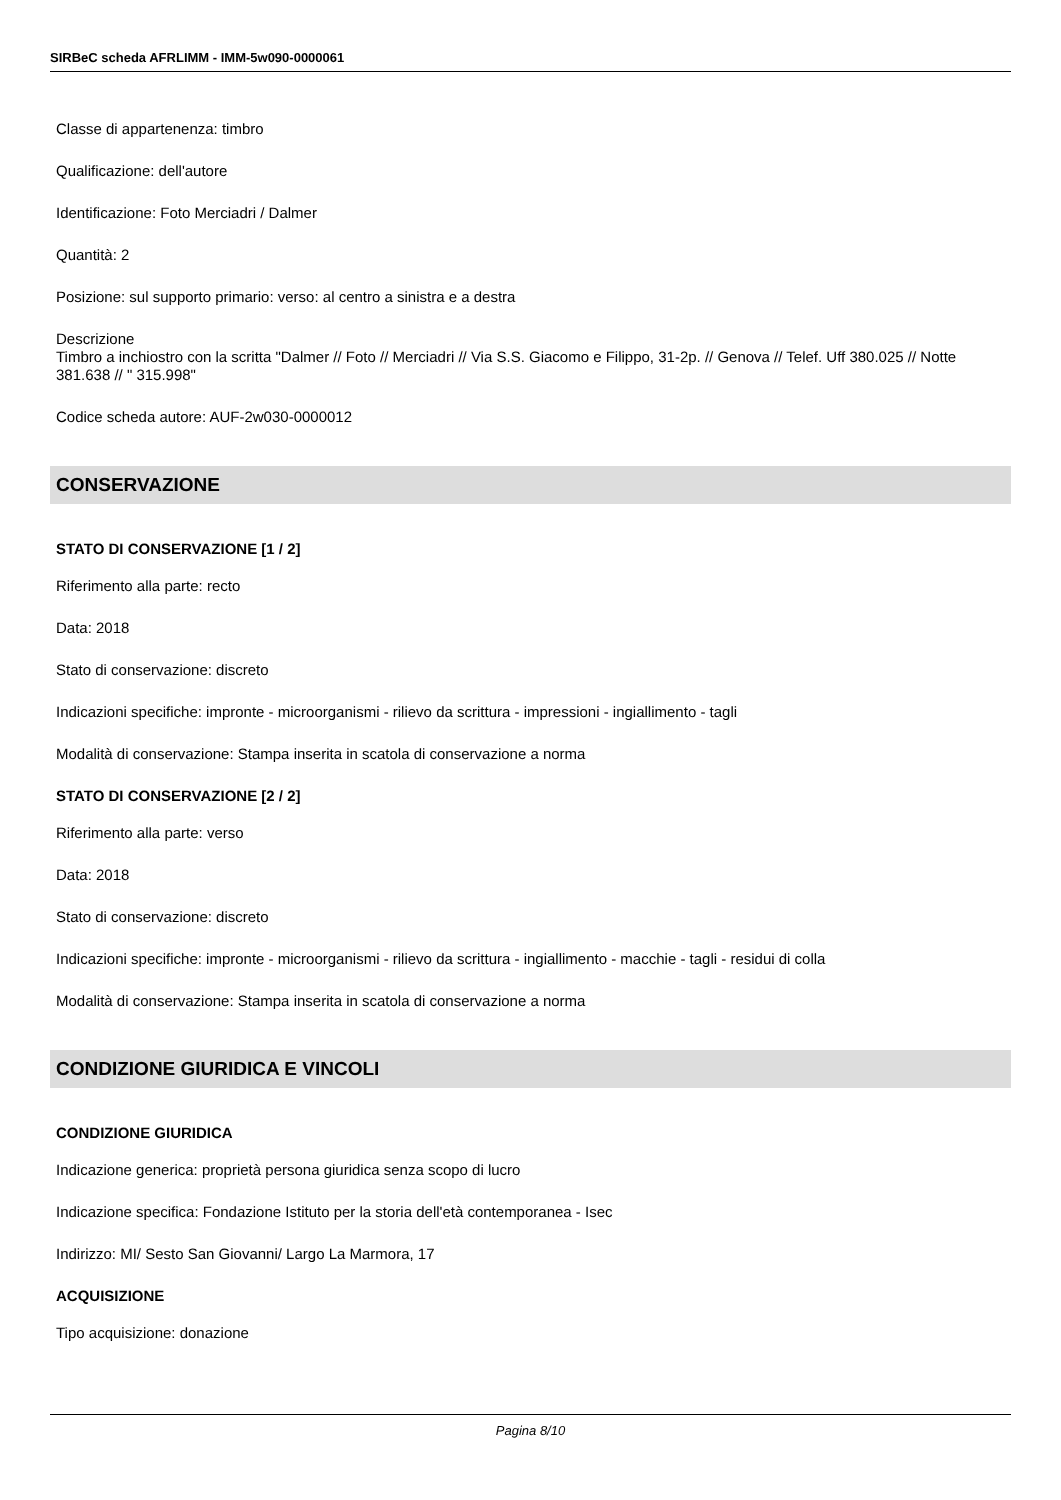SIRBeC scheda AFRLIMM - IMM-5w090-0000061
Classe di appartenenza: timbro
Qualificazione: dell'autore
Identificazione: Foto Merciadri / Dalmer
Quantità: 2
Posizione: sul supporto primario: verso: al centro a sinistra e a destra
Descrizione
Timbro a inchiostro con la scritta "Dalmer // Foto // Merciadri // Via S.S. Giacomo e Filippo, 31-2p. // Genova // Telef. Uff 380.025 // Notte 381.638 // " 315.998"
Codice scheda autore: AUF-2w030-0000012
CONSERVAZIONE
STATO DI CONSERVAZIONE [1 / 2]
Riferimento alla parte: recto
Data: 2018
Stato di conservazione: discreto
Indicazioni specifiche: impronte - microorganismi - rilievo da scrittura - impressioni - ingiallimento - tagli
Modalità di conservazione: Stampa inserita in scatola di conservazione a norma
STATO DI CONSERVAZIONE [2 / 2]
Riferimento alla parte: verso
Data: 2018
Stato di conservazione: discreto
Indicazioni specifiche: impronte - microorganismi - rilievo da scrittura - ingiallimento - macchie - tagli - residui di colla
Modalità di conservazione: Stampa inserita in scatola di conservazione a norma
CONDIZIONE GIURIDICA E VINCOLI
CONDIZIONE GIURIDICA
Indicazione generica: proprietà persona giuridica senza scopo di lucro
Indicazione specifica: Fondazione Istituto per la storia dell'età contemporanea - Isec
Indirizzo: MI/ Sesto San Giovanni/ Largo La Marmora, 17
ACQUISIZIONE
Tipo acquisizione: donazione
Pagina 8/10